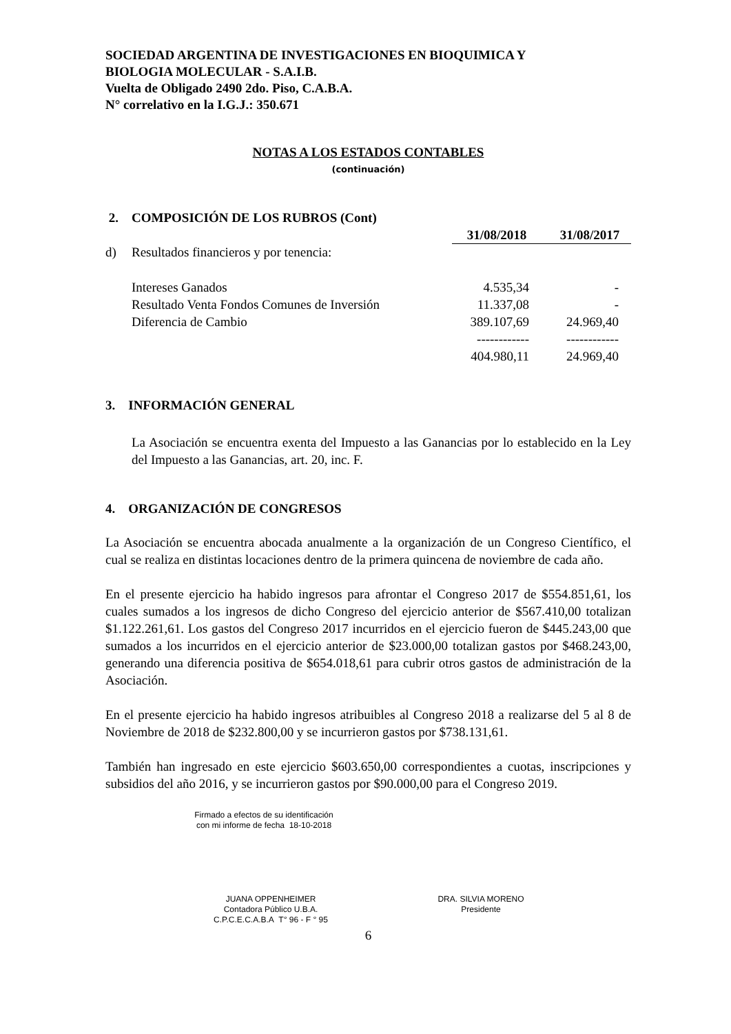SOCIEDAD ARGENTINA DE INVESTIGACIONES EN BIOQUIMICA Y
BIOLOGIA MOLECULAR - S.A.I.B.
Vuelta de Obligado 2490 2do. Piso, C.A.B.A.
N° correlativo en la I.G.J.: 350.671
NOTAS A LOS ESTADOS CONTABLES
(continuación)
| 2. | COMPOSICIÓN DE LOS RUBROS (Cont) | | |
| | | 31/08/2018 | 31/08/2017 |
| d) | Resultados financieros y por tenencia: | | |
| | Intereses Ganados | 4.535,34 | - |
| | Resultado Venta Fondos Comunes de Inversión | 11.337,08 | - |
| | Diferencia de Cambio | 389.107,69 | 24.969,40 |
| | | ------------ | ------------ |
| | | 404.980,11 | 24.969,40 |
3. INFORMACIÓN GENERAL
La Asociación se encuentra exenta del Impuesto a las Ganancias por lo establecido en la Ley del Impuesto a las Ganancias, art. 20, inc. F.
4. ORGANIZACIÓN DE CONGRESOS
La Asociación se encuentra abocada anualmente a la organización de un Congreso Científico, el cual se realiza en distintas locaciones dentro de la primera quincena de noviembre de cada año.
En el presente ejercicio ha habido ingresos para afrontar el Congreso 2017 de $554.851,61, los cuales sumados a los ingresos de dicho Congreso del ejercicio anterior de $567.410,00 totalizan $1.122.261,61. Los gastos del Congreso 2017 incurridos en el ejercicio fueron de $445.243,00 que sumados a los incurridos en el ejercicio anterior de $23.000,00 totalizan gastos por $468.243,00, generando una diferencia positiva de $654.018,61 para cubrir otros gastos de administración de la Asociación.
En el presente ejercicio ha habido ingresos atribuibles al Congreso 2018 a realizarse del 5 al 8 de Noviembre de 2018 de $232.800,00 y se incurrieron gastos por $738.131,61.
También han ingresado en este ejercicio $603.650,00 correspondientes a cuotas, inscripciones y subsidios del año 2016, y se incurrieron gastos por $90.000,00 para el Congreso 2019.
Firmado a efectos de su identificación
con mi informe de fecha 18-10-2018
JUANA OPPENHEIMER
Contadora Público U.B.A.
C.P.C.E.C.A.B.A T° 96 - F ° 95
DRA. SILVIA MORENO
Presidente
6